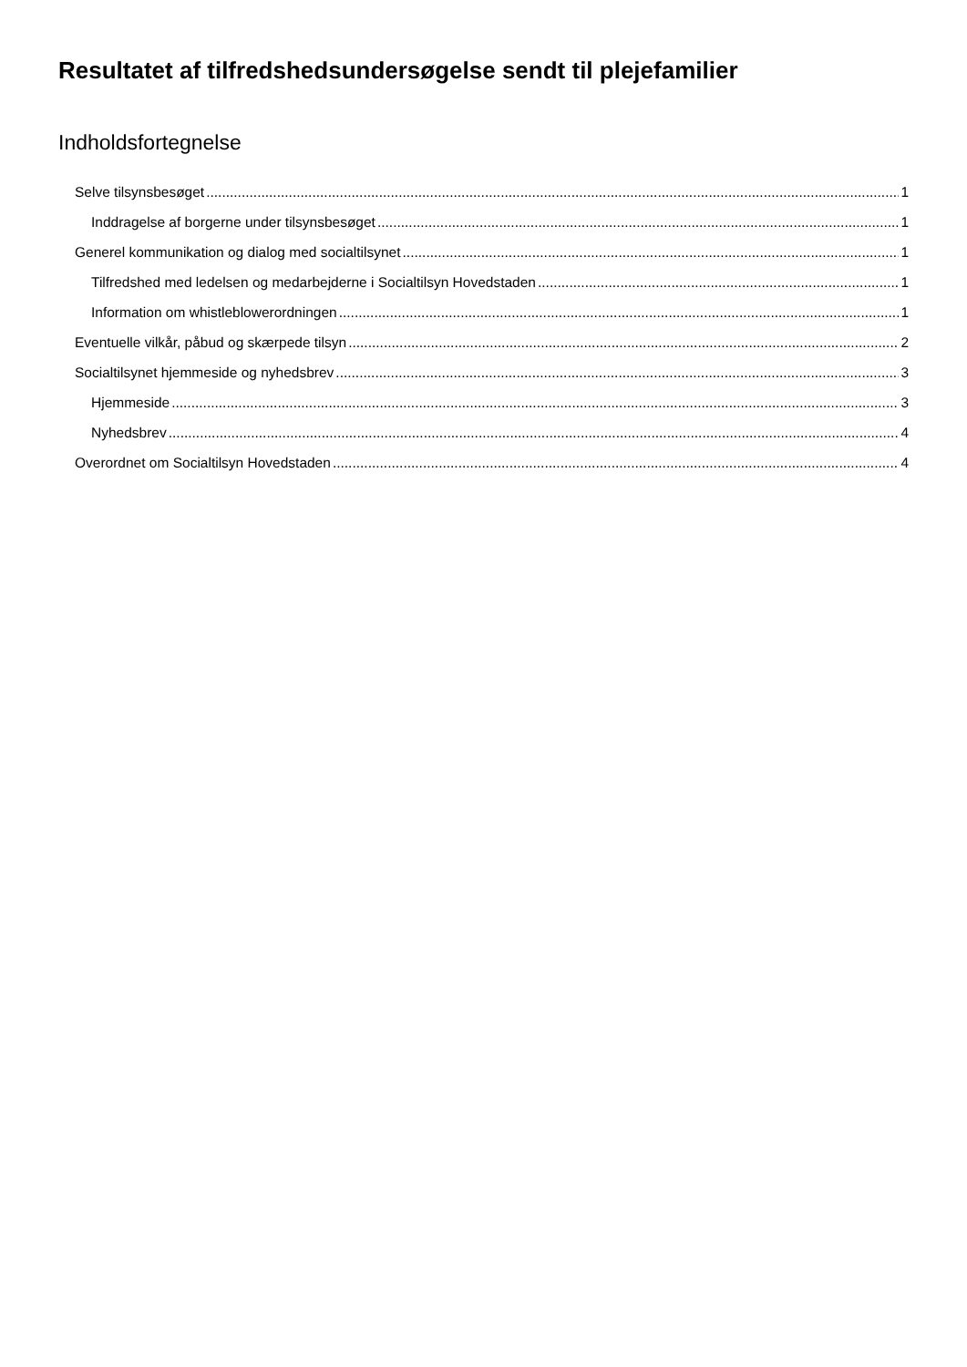Resultatet af tilfredshedsundersøgelse sendt til plejefamilier
Indholdsfortegnelse
Selve tilsynsbesøget 1
Inddragelse af borgerne under tilsynsbesøget 1
Generel kommunikation og dialog med socialtilsynet 1
Tilfredshed med ledelsen og medarbejderne i Socialtilsyn Hovedstaden 1
Information om whistleblowerordningen 1
Eventuelle vilkår, påbud og skærpede tilsyn 2
Socialtilsynet hjemmeside og nyhedsbrev 3
Hjemmeside 3
Nyhedsbrev 4
Overordnet om Socialtilsyn Hovedstaden 4